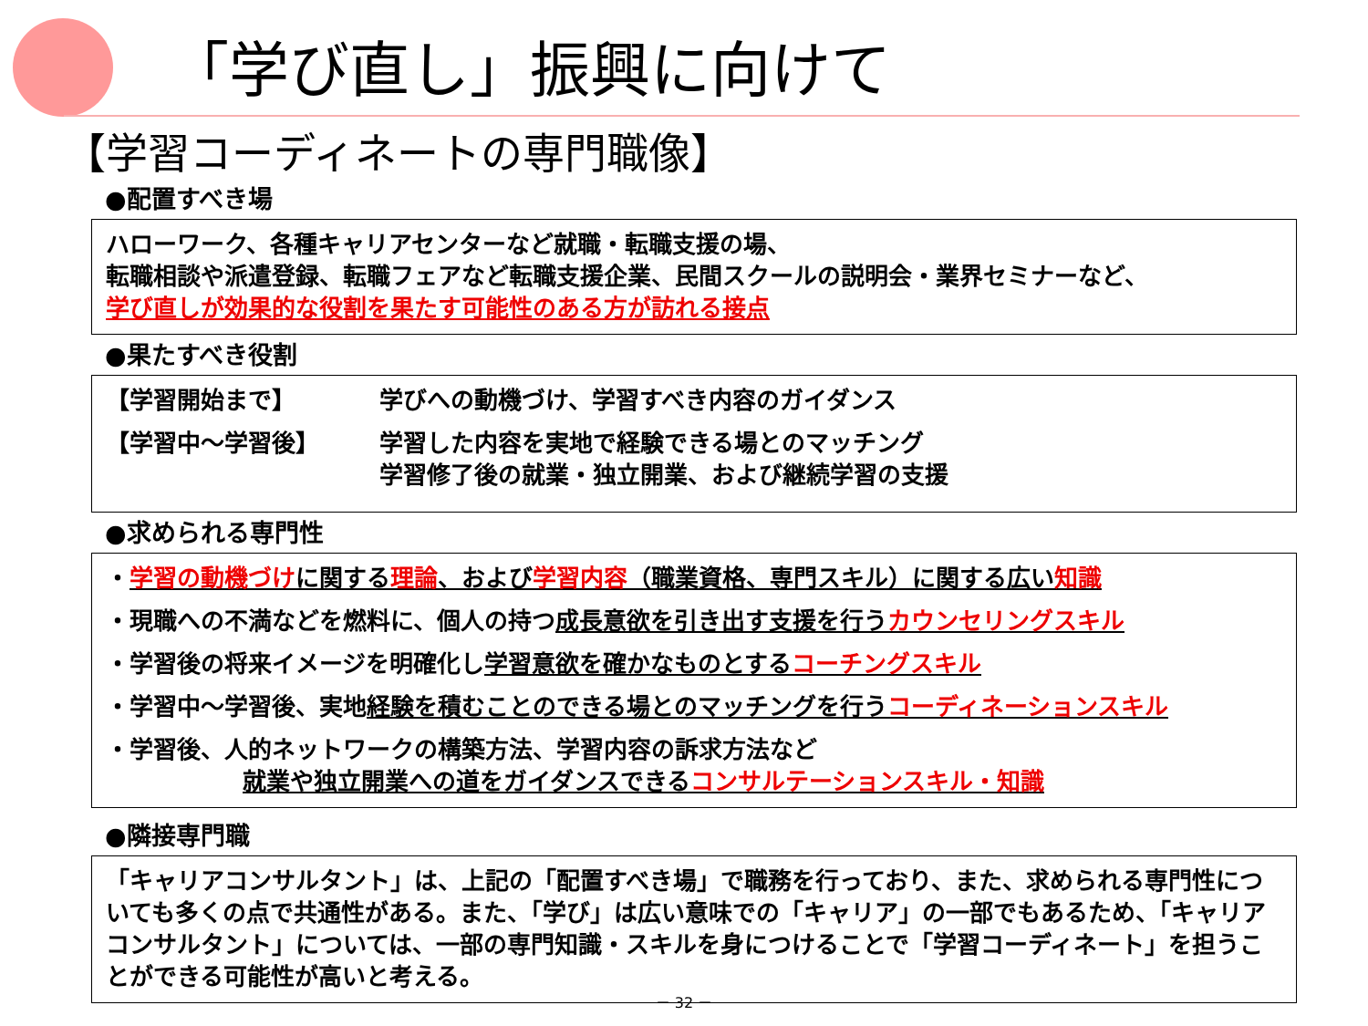「学び直し」振興に向けて
【学習コーディネートの専門職像】
●配置すべき場
ハローワーク、各種キャリアセンターなど就職・転職支援の場、
転職相談や派遣登録、転職フェアなど転職支援企業、民間スクールの説明会・業界セミナーなど、
学び直しが効果的な役割を果たす可能性のある方が訪れる接点
●果たすべき役割
【学習開始まで】 学びへの動機づけ、学習すべき内容のガイダンス
【学習中～学習後】 学習した内容を実地で経験できる場とのマッチング
学習修了後の就業・独立開業、および継続学習の支援
●求められる専門性
・学習の動機づけに関する理論、および学習内容（職業資格、専門スキル）に関する広い知識
・現職への不満などを燃料に、個人の持つ成長意欲を引き出す支援を行うカウンセリングスキル
・学習後の将来イメージを明確化し学習意欲を確かなものとするコーチングスキル
・学習中～学習後、実地経験を積むことのできる場とのマッチングを行うコーディネーションスキル
・学習後、人的ネットワークの構築方法、学習内容の訴求方法など
就業や独立開業への道をガイダンスできるコンサルテーションスキル・知識
●隣接専門職
「キャリアコンサルタント」は、上記の「配置すべき場」で職務を行っており、また、求められる専門性についても多くの点で共通性がある。また、「学び」は広い意味での「キャリア」の一部でもあるため、「キャリアコンサルタント」については、一部の専門知識・スキルを身につけることで「学習コーディネート」を担うことができる可能性が高いと考える。
－ 32 －